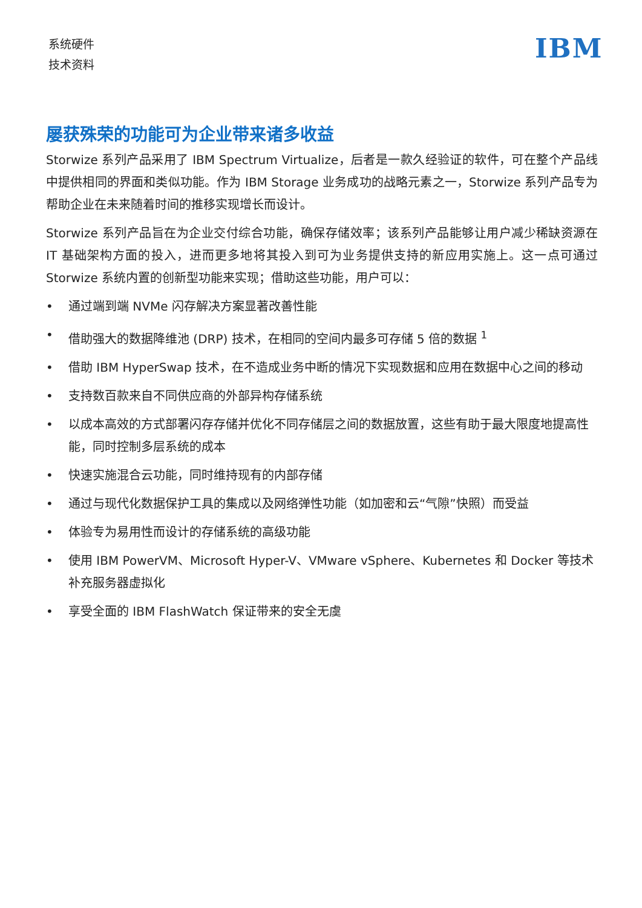系统硬件
技术资料
IBM
屡获殊荣的功能可为企业带来诸多收益
Storwize 系列产品采用了 IBM Spectrum Virtualize，后者是一款久经验证的软件，可在整个产品线中提供相同的界面和类似功能。作为 IBM Storage 业务成功的战略元素之一，Storwize 系列产品专为帮助企业在未来随着时间的推移实现增长而设计。
Storwize 系列产品旨在为企业交付综合功能，确保存储效率；该系列产品能够让用户减少稀缺资源在 IT 基础架构方面的投入，进而更多地将其投入到可为业务提供支持的新应用实施上。这一点可通过 Storwize 系统内置的创新型功能来实现；借助这些功能，用户可以：
• 通过端到端 NVMe 闪存解决方案显著改善性能
• 借助强大的数据降维池 (DRP) 技术，在相同的空间内最多可存储 5 倍的数据 <sup>1</sup>
• 借助 IBM HyperSwap 技术，在不造成业务中断的情况下实现数据和应用在数据中心之间的移动
• 支持数百款来自不同供应商的外部异构存储系统
• 以成本高效的方式部署闪存存储并优化不同存储层之间的数据放置，这些有助于最大限度地提高性能，同时控制多层系统的成本
• 快速实施混合云功能，同时维持现有的内部存储
• 通过与现代化数据保护工具的集成以及网络弹性功能（如加密和云“气隙”快照）而受益
• 体验专为易用性而设计的存储系统的高级功能
• 使用 IBM PowerVM、Microsoft Hyper-V、VMware vSphere、Kubernetes 和 Docker 等技术补充服务器虚拟化
• 享受全面的 IBM FlashWatch 保证带来的安全无虞